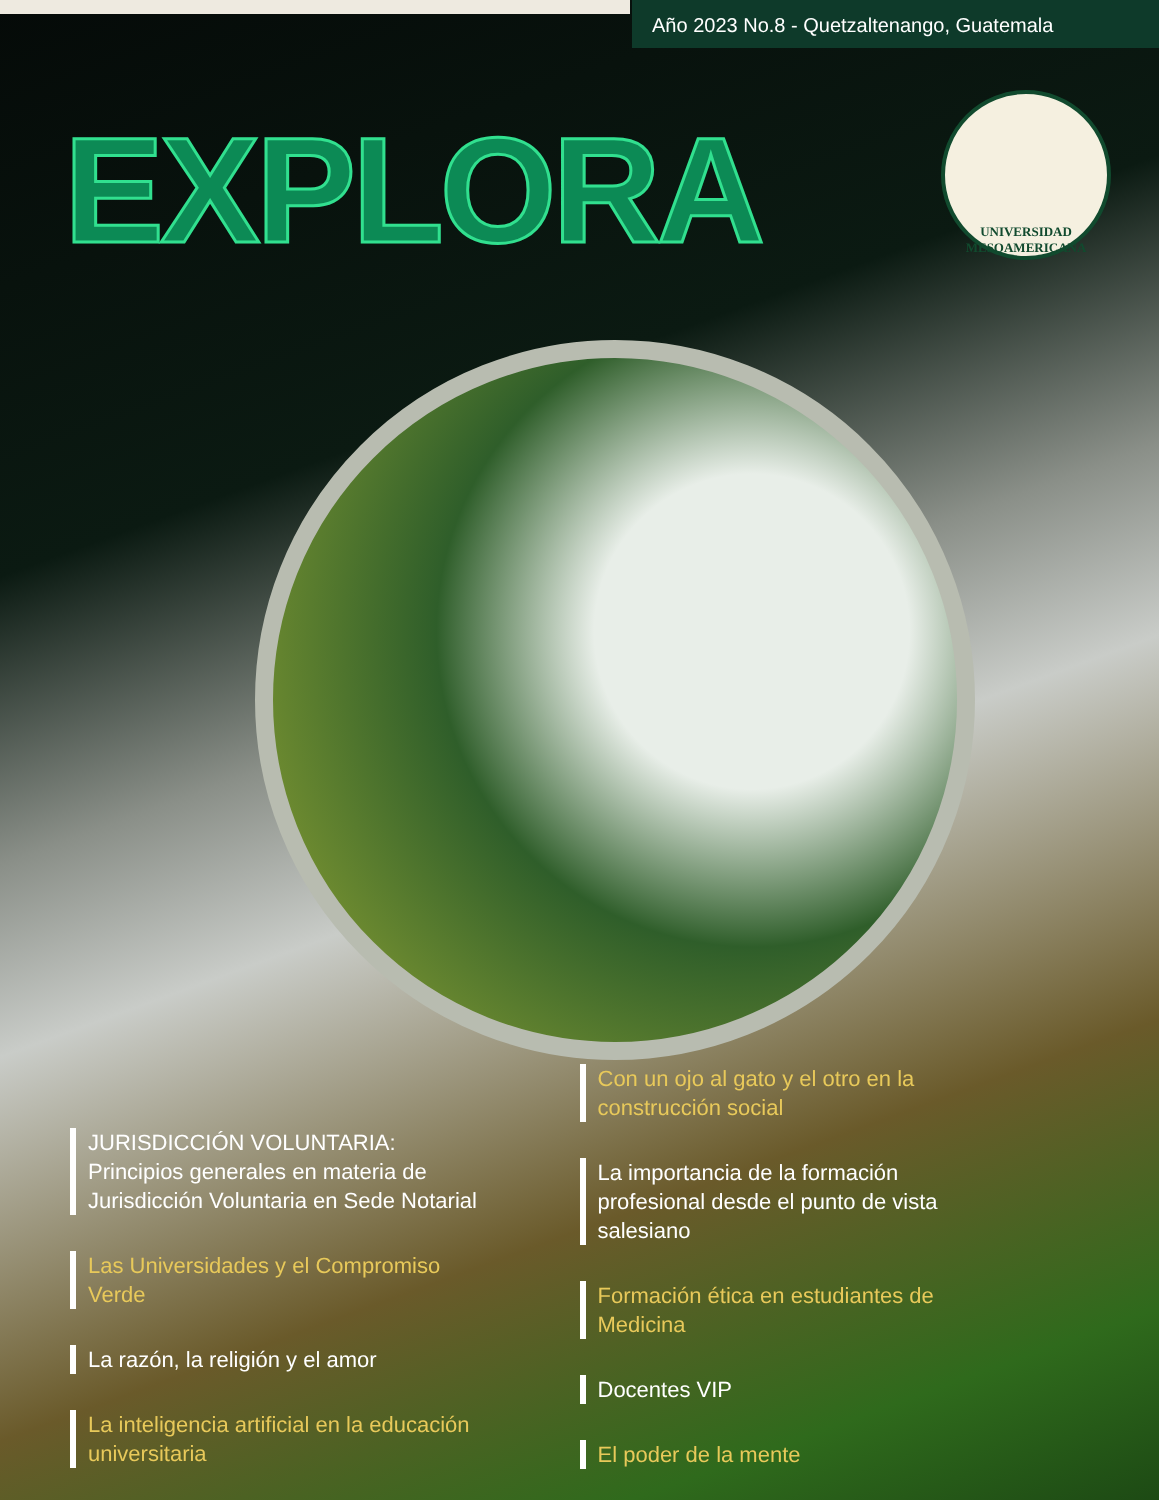Año 2023 No.8 - Quetzaltenango, Guatemala
EXPLORA
UNIVERSIDAD
MESOAMERICANA
JURISDICCIÓN VOLUNTARIA:
Principios generales en materia de Jurisdicción Voluntaria en Sede Notarial
Las Universidades y el Compromiso Verde
La razón, la religión y el amor
La inteligencia artificial en la educación universitaria
Con un ojo al gato y el otro en la construcción social
La importancia de la formación profesional desde el punto de vista salesiano
Formación ética en estudiantes de Medicina
Docentes VIP
El poder de la mente